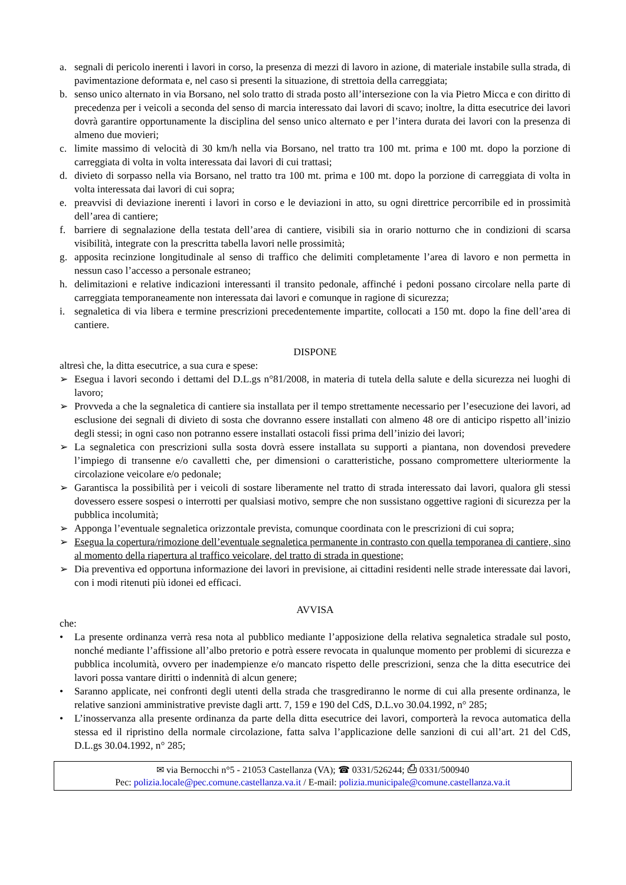a. segnali di pericolo inerenti i lavori in corso, la presenza di mezzi di lavoro in azione, di materiale instabile sulla strada, di pavimentazione deformata e, nel caso si presenti la situazione, di strettoia della carreggiata;
b. senso unico alternato in via Borsano, nel solo tratto di strada posto all’intersezione con la via Pietro Micca e con diritto di precedenza per i veicoli a seconda del senso di marcia interessato dai lavori di scavo; inoltre, la ditta esecutrice dei lavori dovrà garantire opportunamente la disciplina del senso unico alternato e per l’intera durata dei lavori con la presenza di almeno due movieri;
c. limite massimo di velocità di 30 km/h nella via Borsano, nel tratto tra 100 mt. prima e 100 mt. dopo la porzione di carreggiata di volta in volta interessata dai lavori di cui trattasi;
d. divieto di sorpasso nella via Borsano, nel tratto tra 100 mt. prima e 100 mt. dopo la porzione di carreggiata di volta in volta interessata dai lavori di cui sopra;
e. preavvisi di deviazione inerenti i lavori in corso e le deviazioni in atto, su ogni direttrice percorribile ed in prossimità dell’area di cantiere;
f. barriere di segnalazione della testata dell’area di cantiere, visibili sia in orario notturno che in condizioni di scarsa visibilità, integrate con la prescritta tabella lavori nelle prossimità;
g. apposita recinzione longitudinale al senso di traffico che delimiti completamente l’area di lavoro e non permetta in nessun caso l’accesso a personale estraneo;
h. delimitazioni e relative indicazioni interessanti il transito pedonale, affinché i pedoni possano circolare nella parte di carreggiata temporaneamente non interessata dai lavori e comunque in ragione di sicurezza;
i. segnaletica di via libera e termine prescrizioni precedentemente impartite, collocati a 150 mt. dopo la fine dell’area di cantiere.
DISPONE
altresì che, la ditta esecutrice, a sua cura e spese:
➢ Esegua i lavori secondo i dettami del D.L.gs n°81/2008, in materia di tutela della salute e della sicurezza nei luoghi di lavoro;
➢ Provveda a che la segnaletica di cantiere sia installata per il tempo strettamente necessario per l’esecuzione dei lavori, ad esclusione dei segnali di divieto di sosta che dovranno essere installati con almeno 48 ore di anticipo rispetto all’inizio degli stessi; in ogni caso non potranno essere installati ostacoli fissi prima dell’inizio dei lavori;
➢ La segnaletica con prescrizioni sulla sosta dovrà essere installata su supporti a piantana, non dovendosi prevedere l’impiego di transenne e/o cavalletti che, per dimensioni o caratteristiche, possano compromettere ulteriormente la circolazione veicolare e/o pedonale;
➢ Garantisca la possibilità per i veicoli di sostare liberamente nel tratto di strada interessato dai lavori, qualora gli stessi dovessero essere sospesi o interrotti per qualsiasi motivo, sempre che non sussistano oggettive ragioni di sicurezza per la pubblica incolumità;
➢ Apponga l’eventuale segnaletica orizzontale prevista, comunque coordinata con le prescrizioni di cui sopra;
➢ Esegua la copertura/rimozione dell’eventuale segnaletica permanente in contrasto con quella temporanea di cantiere, sino al momento della riapertura al traffico veicolare, del tratto di strada in questione;
➢ Dia preventiva ed opportuna informazione dei lavori in previsione, ai cittadini residenti nelle strade interessate dai lavori, con i modi ritenuti più idonei ed efficaci.
AVVISA
che:
• La presente ordinanza verrà resa nota al pubblico mediante l’apposizione della relativa segnaletica stradale sul posto, nonché mediante l’affissione all’albo pretorio e potrà essere revocata in qualunque momento per problemi di sicurezza e pubblica incolumità, ovvero per inadempienze e/o mancato rispetto delle prescrizioni, senza che la ditta esecutrice dei lavori possa vantare diritti o indennità di alcun genere;
• Saranno applicate, nei confronti degli utenti della strada che trasgrediranno le norme di cui alla presente ordinanza, le relative sanzioni amministrative previste dagli artt. 7, 159 e 190 del CdS, D.L.vo 30.04.1992, n° 285;
• L’inosservanza alla presente ordinanza da parte della ditta esecutrice dei lavori, comporterà la revoca automatica della stessa ed il ripristino della normale circolazione, fatta salva l’applicazione delle sanzioni di cui all’art. 21 del CdS, D.L.gs 30.04.1992, n° 285;
✉ via Bernocchi n°5 - 21053 Castellanza (VA); ☎ 0331/526244; ⎙ 0331/500940
Pec: polizia.locale@pec.comune.castellanza.va.it / E-mail: polizia.municipale@comune.castellanza.va.it